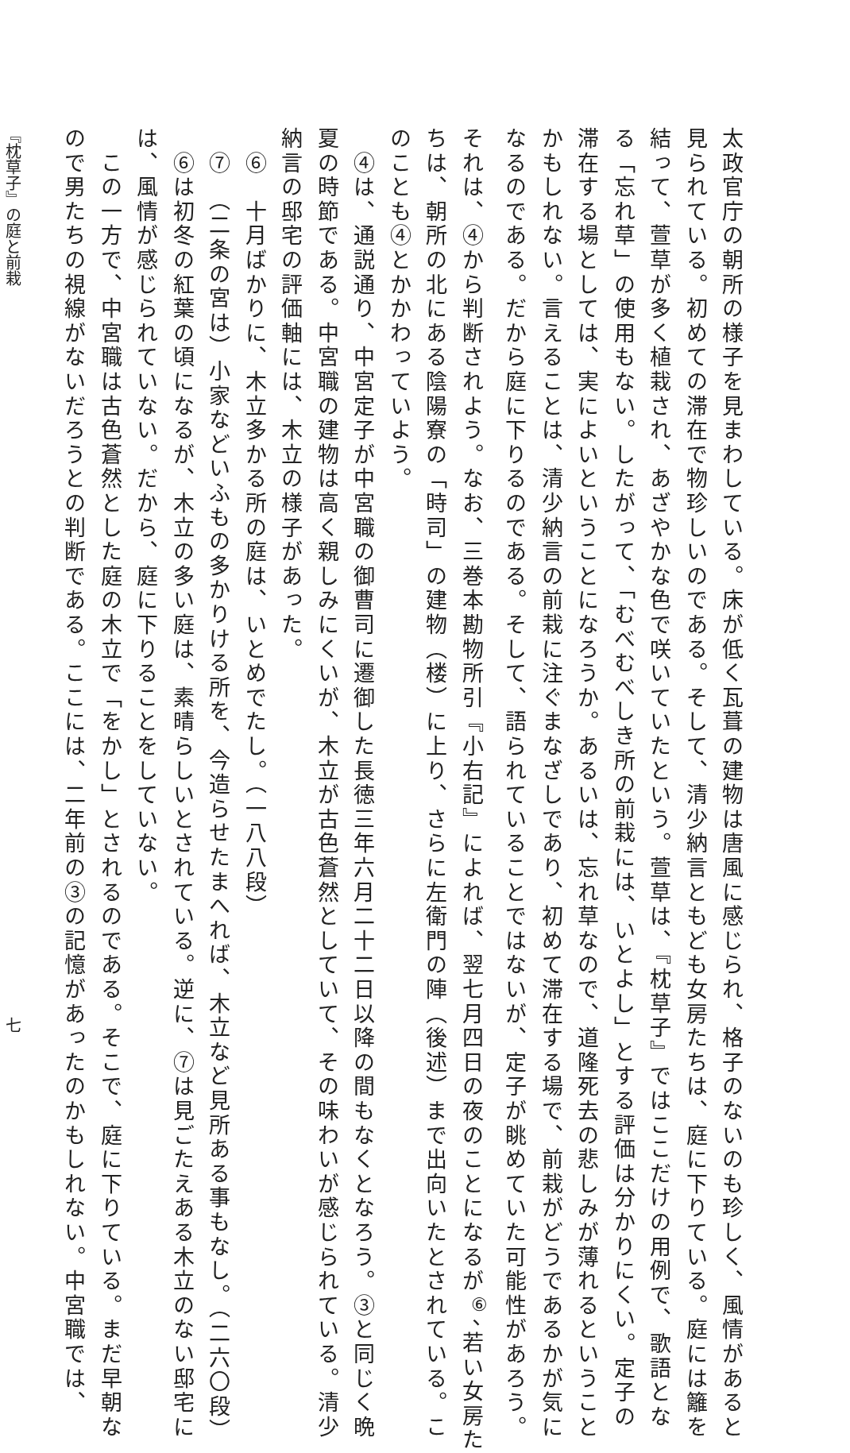太政官庁の朝所の様子を見まわしている。床が低く瓦葺の建物は唐風に感じられ、格子のないのも珍しく、風情があると
見られている。初めての滞在で物珍しいのである。そして、清少納言ともども女房たちは、庭に下りている。庭には籬を
結って、萱草が多く植栽され、あざやかな色で咲いていたという。萱草は、『枕草子』ではここだけの用例で、歌語とな
る「忘れ草」の使用もない。したがって、「むべむべしき所の前栽には、いとよし」とする評価は分かりにくい。定子の
滞在する場としては、実によいということになろうか。あるいは、忘れ草なので、道隆死去の悲しみが薄れるということ
かもしれない。言えることは、清少納言の前栽に注ぐまなざしであり、初めて滞在する場で、前栽がどうであるかが気に
なるのである。だから庭に下りるのである。そして、語られていることではないが、定子が眺めていた可能性があろう。
それは、④から判断されよう。なお、三巻本勘物所引『小右記』によれば、翌七月四日の夜のことになるが<sup>⑥</sup>、若い女房た
ちは、朝所の北にある陰陽寮の「時司」の建物（楼）に上り、さらに左衛門の陣（後述）まで出向いたとされている。こ
のことも④とかかわっていよう。
　④は、通説通り、中宮定子が中宮職の御曹司に遷御した長徳三年六月二十二日以降の間もなくとなろう。③と同じく晩
夏の時節である。中宮職の建物は高く親しみにくいが、木立が古色蒼然としていて、その味わいが感じられている。清少
納言の邸宅の評価軸には、木立の様子があった。
　⑥　十月ばかりに、木立多かる所の庭は、いとめでたし。（一八八段）
　⑦　（二条の宮は）小家などいふもの多かりける所を、今造らせたまへれば、木立など見所ある事もなし。（二六〇段）
　⑥は初冬の紅葉の頃になるが、木立の多い庭は、素晴らしいとされている。逆に、⑦は見ごたえある木立のない邸宅に
は、風情が感じられていない。だから、庭に下りることをしていない。
　この一方で、中宮職は古色蒼然とした庭の木立で「をかし」とされるのである。そこで、庭に下りている。まだ早朝な
ので男たちの視線がないだろうとの判断である。ここには、二年前の③の記憶があったのかもしれない。中宮職では、
『枕草子』の庭と前栽 七